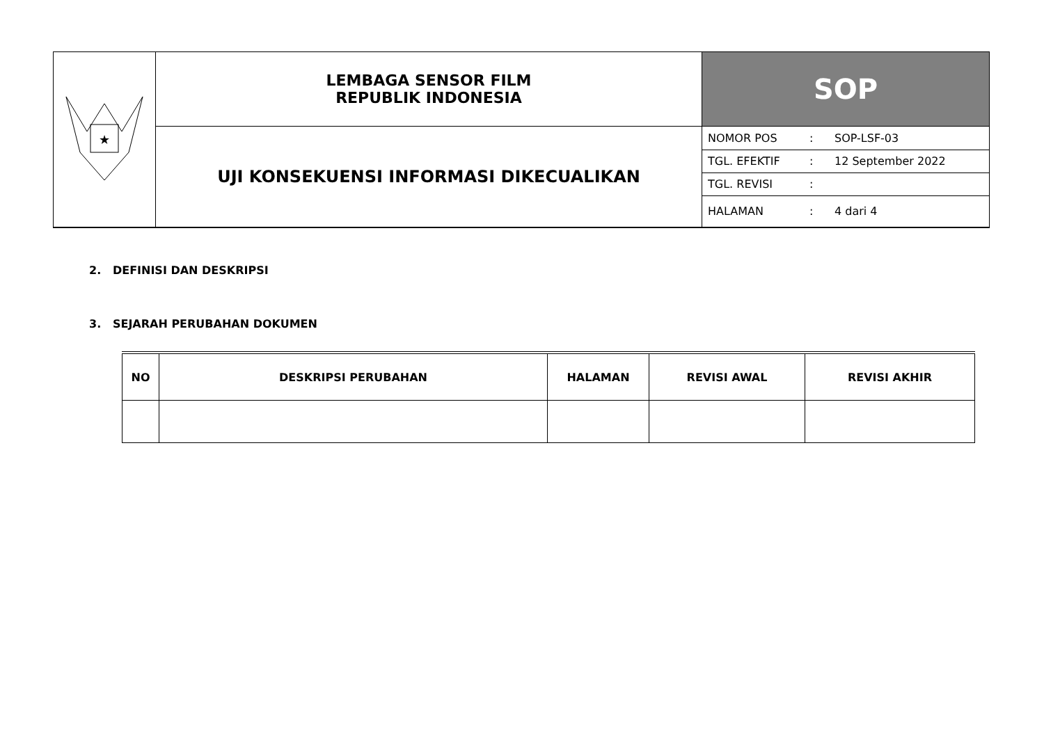| ★ | LEMBAGA SENSOR FILM REPUBLIK INDONESIA | SOP |
| | UJI KONSEKUENSI INFORMASI DIKECUALIKAN | / NOMOR POS / : / SOP-LSF-03 / / TGL. EFEKTIF / : / 12 September 2022 / / TGL. REVISI / : / / / HALAMAN / : / 4 dari 4 / |
2. DEFINISI DAN DESKRIPSI
3. SEJARAH PERUBAHAN DOKUMEN
| NO | DESKRIPSI PERUBAHAN | HALAMAN | REVISI AWAL | REVISI AKHIR |
| --- | --- | --- | --- | --- |